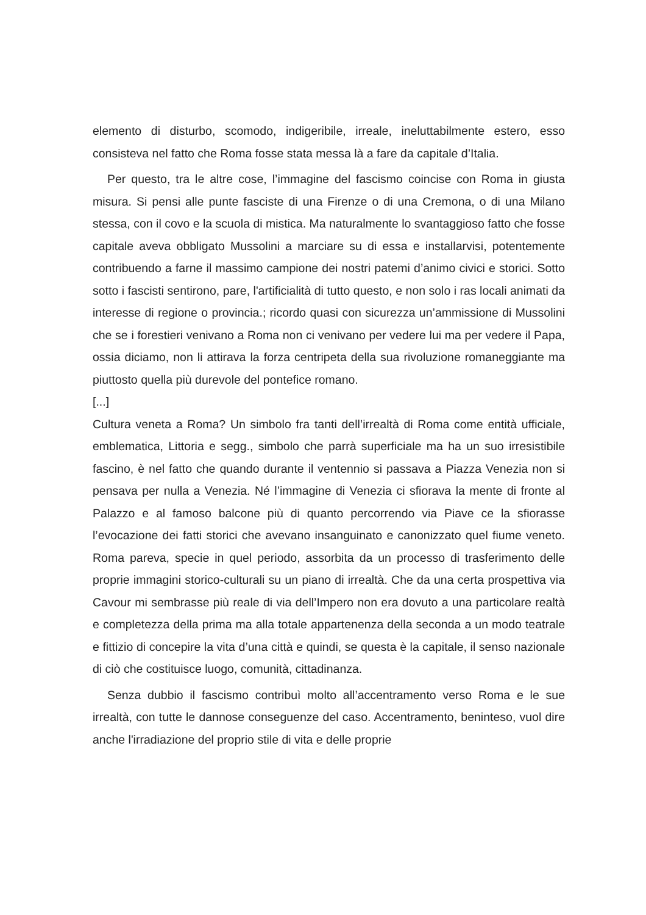elemento di disturbo, scomodo, indigeribile, irreale, ineluttabilmente estero, esso consisteva nel fatto che Roma fosse stata messa là a fare da capitale d’Italia.
Per questo, tra le altre cose, l’immagine del fascismo coincise con Roma in giusta misura. Si pensi alle punte fasciste di una Firenze o di una Cremona, o di una Milano stessa, con il covo e la scuola di mistica. Ma naturalmente lo svantaggioso fatto che fosse capitale aveva obbligato Mussolini a marciare su di essa e installarvisi, potentemente contribuendo a farne il massimo campione dei nostri patemi d’animo civici e storici. Sotto sotto i fascisti sentirono, pare, l'artificialità di tutto questo, e non solo i ras locali animati da interesse di regione o provincia.; ricordo quasi con sicurezza un’ammissione di Mussolini che se i forestieri venivano a Roma non ci venivano per vedere lui ma per vedere il Papa, ossia diciamo, non li attirava la forza centripeta della sua rivoluzione romaneggiante ma piuttosto quella più durevole del pontefice romano.
[...]
Cultura veneta a Roma? Un simbolo fra tanti dell’irrealtà di Roma come entità ufficiale, emblematica, Littoria e segg., simbolo che parrà superficiale ma ha un suo irresistibile fascino, è nel fatto che quando durante il ventennio si passava a Piazza Venezia non si pensava per nulla a Venezia. Né l’immagine di Venezia ci sfiorava la mente di fronte al Palazzo e al famoso balcone più di quanto percorrendo via Piave ce la sfiorasse l’evocazione dei fatti storici che avevano insanguinato e canonizzato quel fiume veneto. Roma pareva, specie in quel periodo, assorbita da un processo di trasferimento delle proprie immagini storico-culturali su un piano di irrealtà. Che da una certa prospettiva via Cavour mi sembrasse più reale di via dell’Impero non era dovuto a una particolare realtà e completezza della prima ma alla totale appartenenza della seconda a un modo teatrale e fittizio di concepire la vita d’una città e quindi, se questa è la capitale, il senso nazionale di ciò che costituisce luogo, comunità, cittadinanza.
Senza dubbio il fascismo contribuì molto all’accentramento verso Roma e le sue irrealtà, con tutte le dannose conseguenze del caso. Accentramento, beninteso, vuol dire anche l'irradiazione del proprio stile di vita e delle proprie